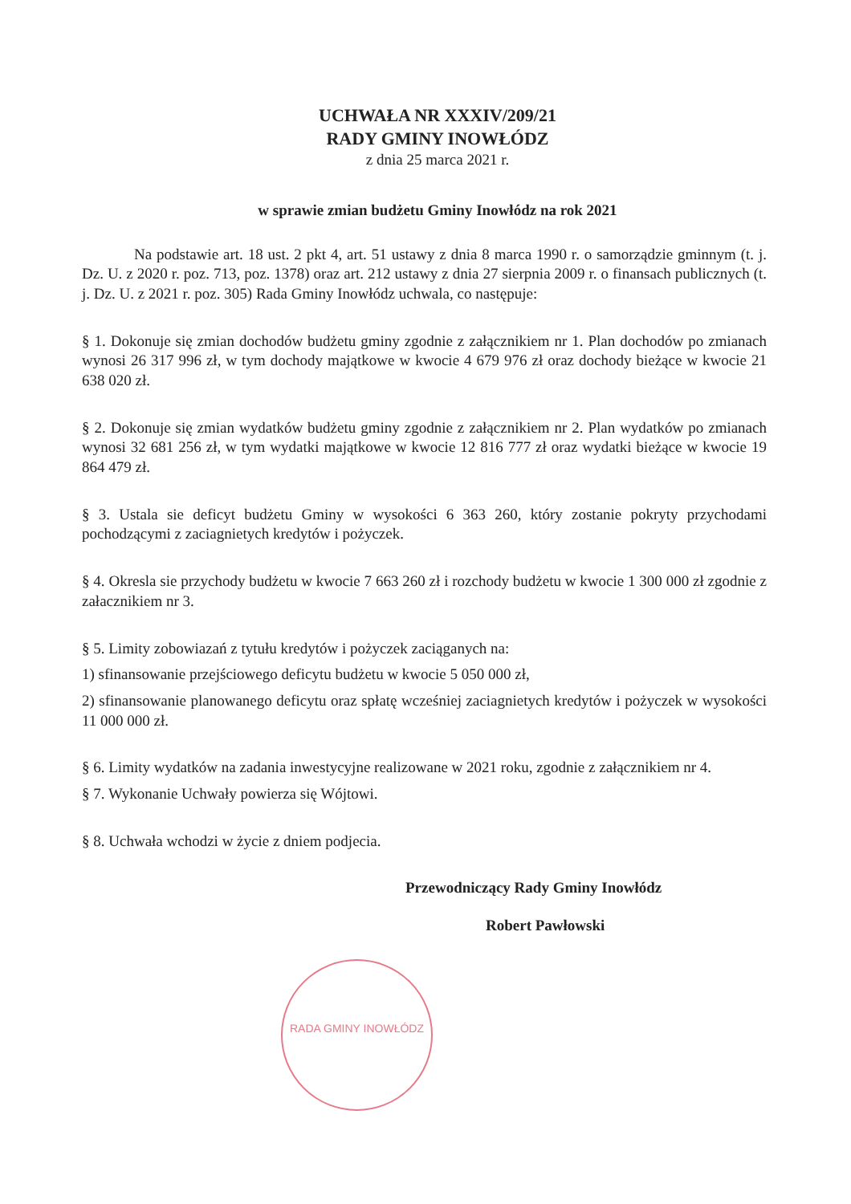UCHWAŁA NR XXXIV/209/21
RADY GMINY INOWŁÓDZ
z dnia 25 marca 2021 r.
w sprawie zmian budżetu Gminy Inowłódz na rok 2021
Na podstawie art. 18 ust. 2 pkt 4, art. 51 ustawy z dnia 8 marca 1990 r. o samorządzie gminnym (t. j. Dz. U. z 2020 r. poz. 713, poz. 1378) oraz art. 212 ustawy z dnia 27 sierpnia 2009 r. o finansach publicznych (t. j. Dz. U. z 2021 r. poz. 305) Rada Gminy Inowłódz uchwala, co następuje:
§ 1. Dokonuje się zmian dochodów budżetu gminy zgodnie z załącznikiem nr 1. Plan dochodów po zmianach wynosi 26 317 996 zł, w tym dochody majątkowe w kwocie 4 679 976 zł oraz dochody bieżące w kwocie 21 638 020 zł.
§ 2. Dokonuje się zmian wydatków budżetu gminy zgodnie z załącznikiem nr 2. Plan wydatków po zmianach wynosi 32 681 256 zł, w tym wydatki majątkowe w kwocie 12 816 777 zł oraz wydatki bieżące w kwocie 19 864 479 zł.
§ 3. Ustala sie deficyt budżetu Gminy w wysokości 6 363 260, który zostanie pokryty przychodami pochodzącymi z zaciagnietych kredytów i pożyczek.
§ 4. Okresla sie przychody budżetu w kwocie 7 663 260 zł i rozchody budżetu w kwocie 1 300 000 zł zgodnie z załacznikiem nr 3.
§ 5. Limity zobowiazań z tytułu kredytów i pożyczek zaciąganych na:
1) sfinansowanie przejściowego deficytu budżetu w kwocie 5 050 000 zł,
2) sfinansowanie planowanego deficytu oraz spłatę wcześniej zaciagnietych kredytów i pożyczek w wysokości 11 000 000 zł.
§ 6. Limity wydatków na zadania inwestycyjne realizowane w 2021 roku, zgodnie z załącznikiem nr 4.
§ 7. Wykonanie Uchwały powierza się Wójtowi.
§ 8. Uchwała wchodzi w życie z dniem podjecia.
Przewodniczący Rady Gminy Inowłódz
Robert Pawłowski
RADA GMINY INOWŁÓDZ